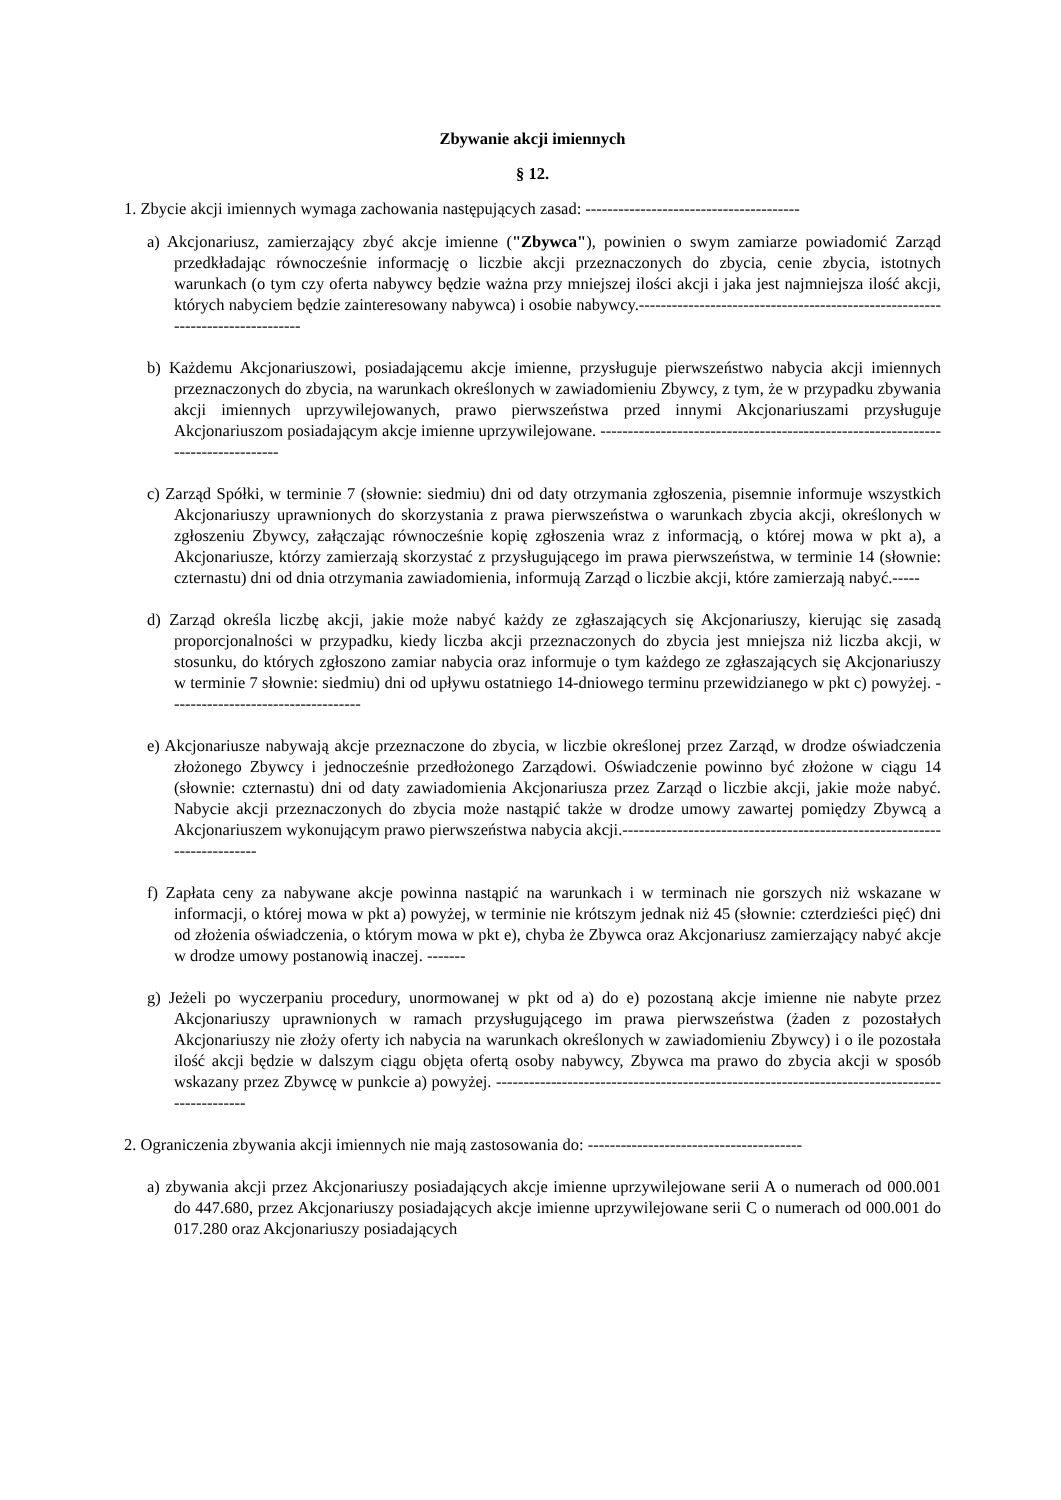Zbywanie akcji imiennych
§ 12.
1. Zbycie akcji imiennych wymaga zachowania następujących zasad: ---------------------------------------
a) Akcjonariusz, zamierzający zbyć akcje imienne ("Zbywca"), powinien o swym zamiarze powiadomić Zarząd przedkładając równocześnie informację o liczbie akcji przeznaczonych do zbycia, cenie zbycia, istotnych warunkach (o tym czy oferta nabywcy będzie ważna przy mniejszej ilości akcji i jaka jest najmniejsza ilość akcji, których nabyciem będzie zainteresowany nabywca) i osobie nabywcy.------------------------------------------------------------------------------
b) Każdemu Akcjonariuszowi, posiadającemu akcje imienne, przysługuje pierwszeństwo nabycia akcji imiennych przeznaczonych do zbycia, na warunkach określonych w zawiadomieniu Zbywcy, z tym, że w przypadku zbywania akcji imiennych uprzywilejowanych, prawo pierwszeństwa przed innymi Akcjonariuszami przysługuje Akcjonariuszom posiadającym akcje imienne uprzywilejowane. ---------------------------------------------------------------------------------
c) Zarząd Spółki, w terminie 7 (słownie: siedmiu) dni od daty otrzymania zgłoszenia, pisemnie informuje wszystkich Akcjonariuszy uprawnionych do skorzystania z prawa pierwszeństwa o warunkach zbycia akcji, określonych w zgłoszeniu Zbywcy, załączając równocześnie kopię zgłoszenia wraz z informacją, o której mowa w pkt a), a Akcjonariusze, którzy zamierzają skorzystać z przysługującego im prawa pierwszeństwa, w terminie 14 (słownie: czternastu) dni od dnia otrzymania zawiadomienia, informują Zarząd o liczbie akcji, które zamierzają nabyć.-----
d) Zarząd określa liczbę akcji, jakie może nabyć każdy ze zgłaszających się Akcjonariuszy, kierując się zasadą proporcjonalności w przypadku, kiedy liczba akcji przeznaczonych do zbycia jest mniejsza niż liczba akcji, w stosunku, do których zgłoszono zamiar nabycia oraz informuje o tym każdego ze zgłaszających się Akcjonariuszy w terminie 7 słownie: siedmiu) dni od upływu ostatniego 14-dniowego terminu przewidzianego w pkt c) powyżej. -----------------------------------
e) Akcjonariusze nabywają akcje przeznaczone do zbycia, w liczbie określonej przez Zarząd, w drodze oświadczenia złożonego Zbywcy i jednocześnie przedłożonego Zarządowi. Oświadczenie powinno być złożone w ciągu 14 (słownie: czternastu) dni od daty zawiadomienia Akcjonariusza przez Zarząd o liczbie akcji, jakie może nabyć. Nabycie akcji przeznaczonych do zbycia może nastąpić także w drodze umowy zawartej pomiędzy Zbywcą a Akcjonariuszem wykonującym prawo pierwszeństwa nabycia akcji.-------------------------------------------------------------------------
f) Zapłata ceny za nabywane akcje powinna nastąpić na warunkach i w terminach nie gorszych niż wskazane w informacji, o której mowa w pkt a) powyżej, w terminie nie krótszym jednak niż 45 (słownie: czterdzieści pięć) dni od złożenia oświadczenia, o którym mowa w pkt e), chyba że Zbywca oraz Akcjonariusz zamierzający nabyć akcje w drodze umowy postanowią inaczej. -------
g) Jeżeli po wyczerpaniu procedury, unormowanej w pkt od a) do e) pozostaną akcje imienne nie nabyte przez Akcjonariuszy uprawnionych w ramach przysługującego im prawa pierwszeństwa (żaden z pozostałych Akcjonariuszy nie złoży oferty ich nabycia na warunkach określonych w zawiadomieniu Zbywcy) i o ile pozostała ilość akcji będzie w dalszym ciągu objęta ofertą osoby nabywcy, Zbywca ma prawo do zbycia akcji w sposób wskazany przez Zbywcę w punkcie a) powyżej. ----------------------------------------------------------------------------------------------
2. Ograniczenia zbywania akcji imiennych nie mają zastosowania do: ---------------------------------------
a) zbywania akcji przez Akcjonariuszy posiadających akcje imienne uprzywilejowane serii A o numerach od 000.001 do 447.680, przez Akcjonariuszy posiadających akcje imienne uprzywilejowane serii C o numerach od 000.001 do 017.280 oraz Akcjonariuszy posiadających